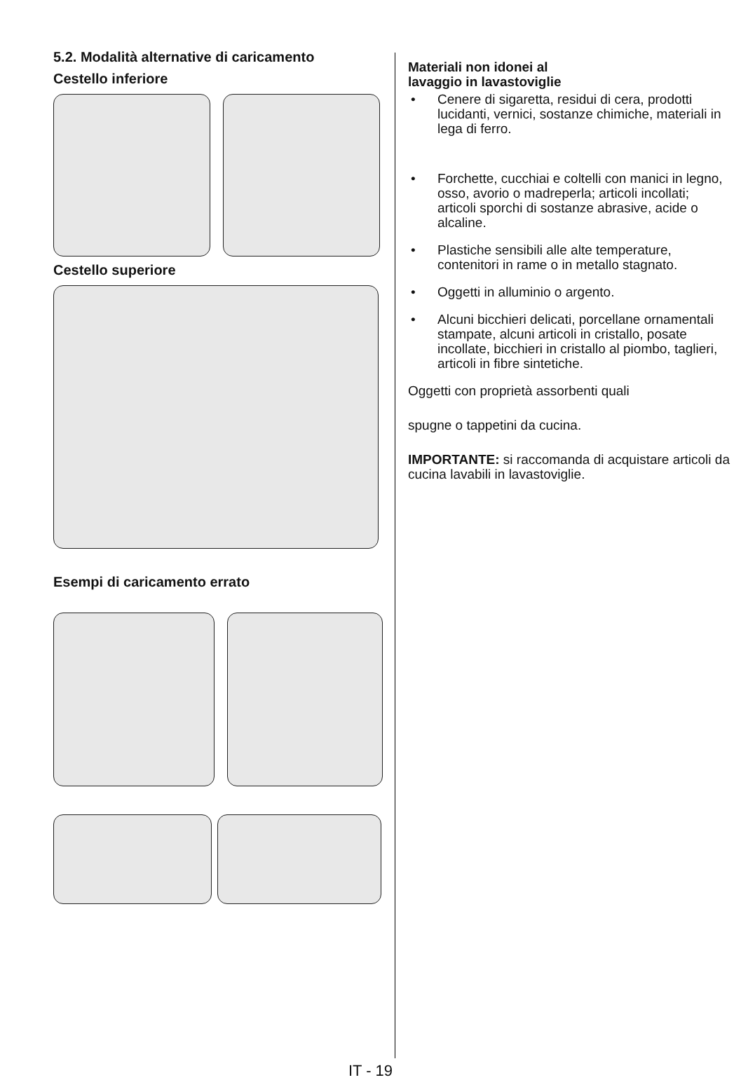5.2. Modalità alternative di caricamento
Cestello inferiore
Cestello superiore
Esempi di caricamento errato
Materiali non idonei al
lavaggio in lavastoviglie
• Cenere di sigaretta, residui di cera, prodotti lucidanti, vernici, sostanze chimiche, materiali in lega di ferro.
• Forchette, cucchiai e coltelli con manici in legno, osso, avorio o madreperla; articoli incollati; articoli sporchi di sostanze abrasive, acide o alcaline.
• Plastiche sensibili alle alte temperature, contenitori in rame o in metallo stagnato.
• Oggetti in alluminio o argento.
• Alcuni bicchieri delicati, porcellane ornamentali stampate, alcuni articoli in cristallo, posate incollate, bicchieri in cristallo al piombo, taglieri, articoli in fibre sintetiche.
Oggetti con proprietà assorbenti quali
spugne o tappetini da cucina.
IMPORTANTE: si raccomanda di acquistare articoli da cucina lavabili in lavastoviglie.
IT - 19